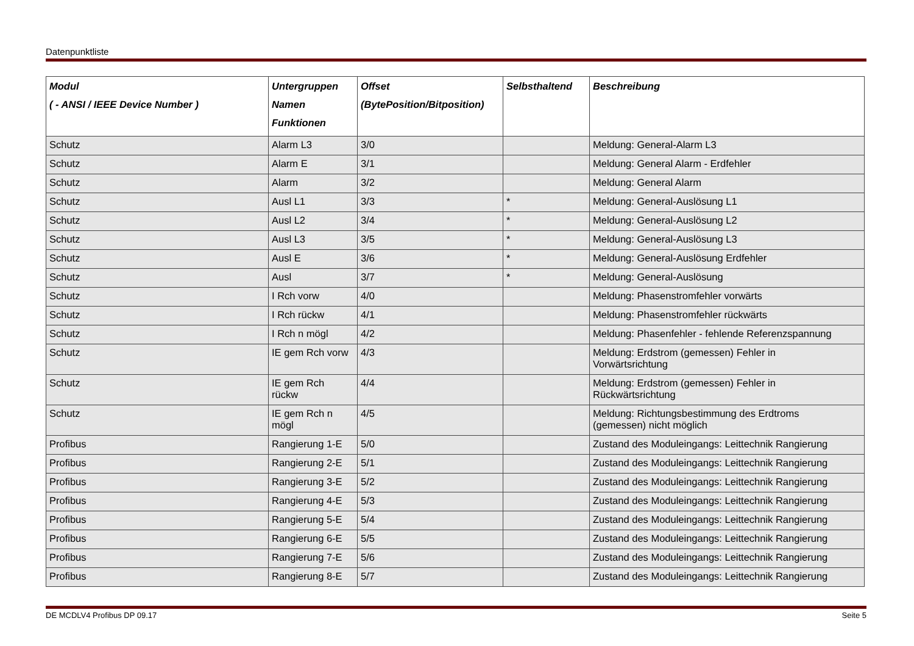Datenpunktliste
| Modul ( - ANSI / IEEE Device Number ) | Untergruppen Namen Funktionen | Offset (BytePosition/Bitposition) | Selbsthaltend | Beschreibung |
| --- | --- | --- | --- | --- |
| Schutz | Alarm L3 | 3/0 | | Meldung: General-Alarm L3 |
| Schutz | Alarm E | 3/1 | | Meldung: General Alarm - Erdfehler |
| Schutz | Alarm | 3/2 | | Meldung: General Alarm |
| Schutz | Ausl L1 | 3/3 | * | Meldung: General-Auslösung L1 |
| Schutz | Ausl L2 | 3/4 | * | Meldung: General-Auslösung L2 |
| Schutz | Ausl L3 | 3/5 | * | Meldung: General-Auslösung L3 |
| Schutz | Ausl E | 3/6 | * | Meldung: General-Auslösung Erdfehler |
| Schutz | Ausl | 3/7 | * | Meldung: General-Auslösung |
| Schutz | I Rch vorw | 4/0 | | Meldung: Phasenstromfehler vorwärts |
| Schutz | I Rch rückw | 4/1 | | Meldung: Phasenstromfehler rückwärts |
| Schutz | I Rch n mögl | 4/2 | | Meldung: Phasenfehler - fehlende Referenzspannung |
| Schutz | IE gem Rch vorw | 4/3 | | Meldung: Erdstrom (gemessen) Fehler in Vorwärtsrichtung |
| Schutz | IE gem Rch rückw | 4/4 | | Meldung: Erdstrom (gemessen) Fehler in Rückwärtsrichtung |
| Schutz | IE gem Rch n mögl | 4/5 | | Meldung: Richtungsbestimmung des Erdtroms (gemessen) nicht möglich |
| Profibus | Rangierung 1-E | 5/0 | | Zustand des Moduleingangs: Leittechnik Rangierung |
| Profibus | Rangierung 2-E | 5/1 | | Zustand des Moduleingangs: Leittechnik Rangierung |
| Profibus | Rangierung 3-E | 5/2 | | Zustand des Moduleingangs: Leittechnik Rangierung |
| Profibus | Rangierung 4-E | 5/3 | | Zustand des Moduleingangs: Leittechnik Rangierung |
| Profibus | Rangierung 5-E | 5/4 | | Zustand des Moduleingangs: Leittechnik Rangierung |
| Profibus | Rangierung 6-E | 5/5 | | Zustand des Moduleingangs: Leittechnik Rangierung |
| Profibus | Rangierung 7-E | 5/6 | | Zustand des Moduleingangs: Leittechnik Rangierung |
| Profibus | Rangierung 8-E | 5/7 | | Zustand des Moduleingangs: Leittechnik Rangierung |
DE MCDLV4 Profibus DP 09.17 Seite 5